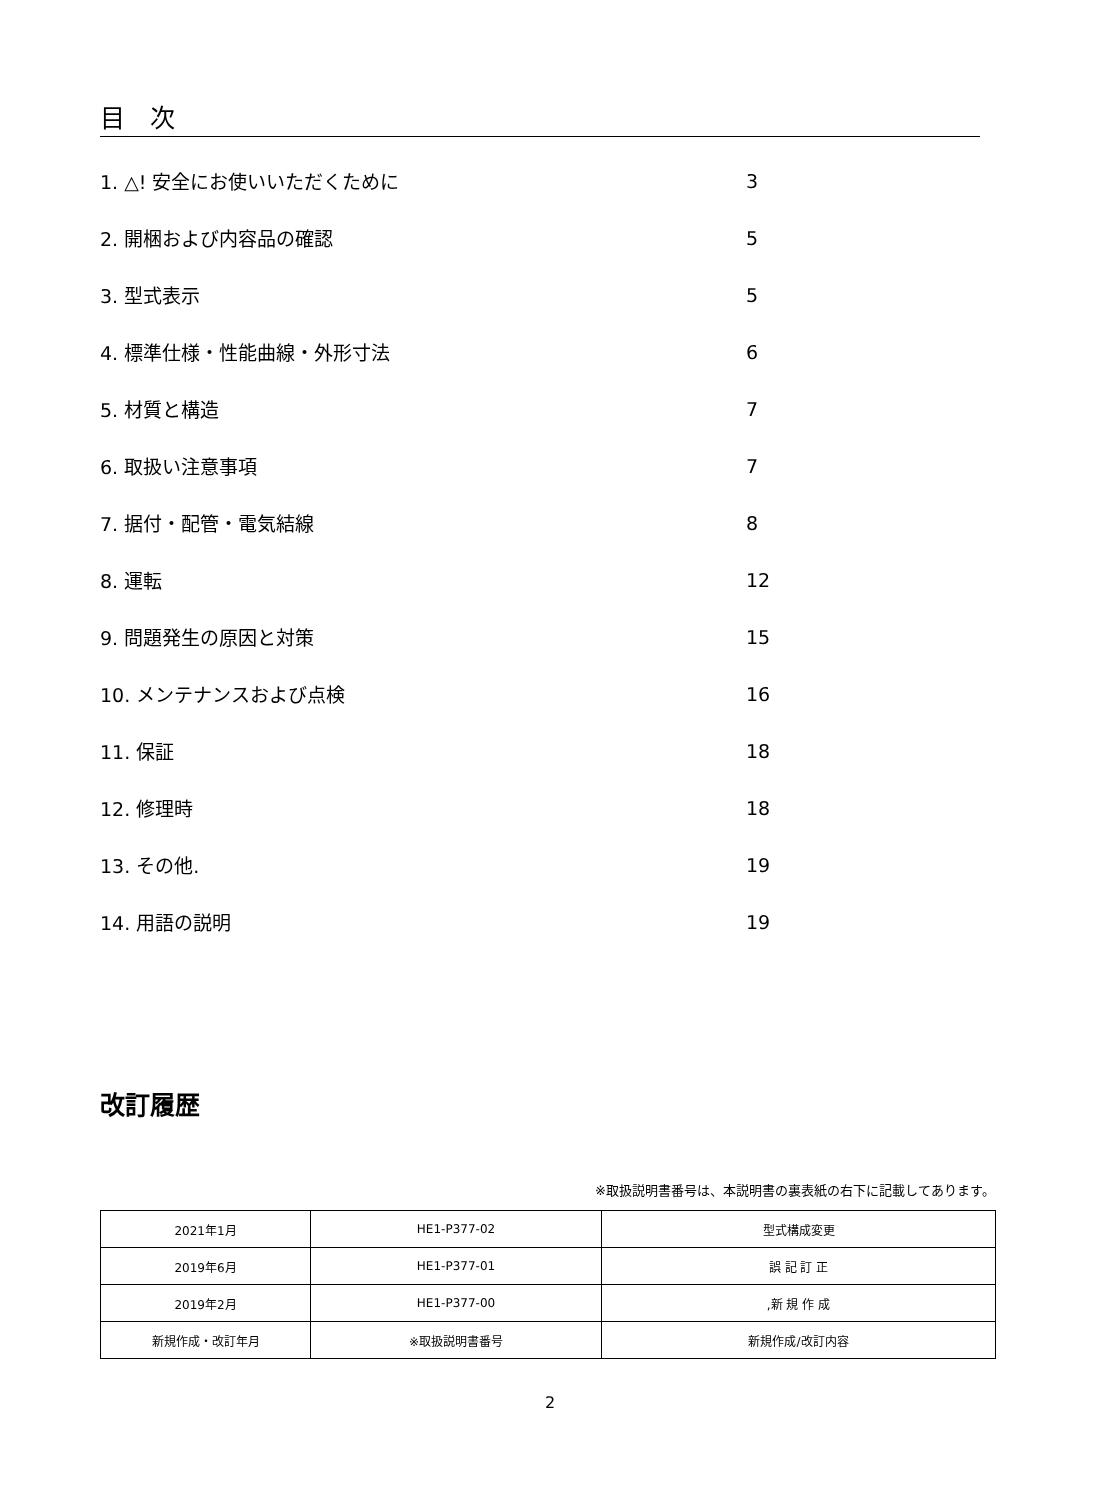目　次
1. △! 安全にお使いいただくために 3
2. 開梱および内容品の確認 5
3. 型式表示 5
4. 標準仕様・性能曲線・外形寸法 6
5. 材質と構造 7
6. 取扱い注意事項 7
7. 据付・配管・電気結線 8
8. 運転 12
9. 問題発生の原因と対策 15
10. メンテナンスおよび点検 16
11. 保証 18
12. 修理時 18
13. その他. 19
14. 用語の説明 19
改訂履歴
※取扱説明書番号は、本説明書の裏表紙の右下に記載してあります。
| 2021年1月 | HE1-P377-02 | 型式構成変更 |
| 2019年6月 | HE1-P377-01 | 誤 記 訂 正 |
| 2019年2月 | HE1-P377-00 | ,新 規 作 成 |
| 新規作成・改訂年月 | ※取扱説明書番号 | 新規作成/改訂内容 |
2